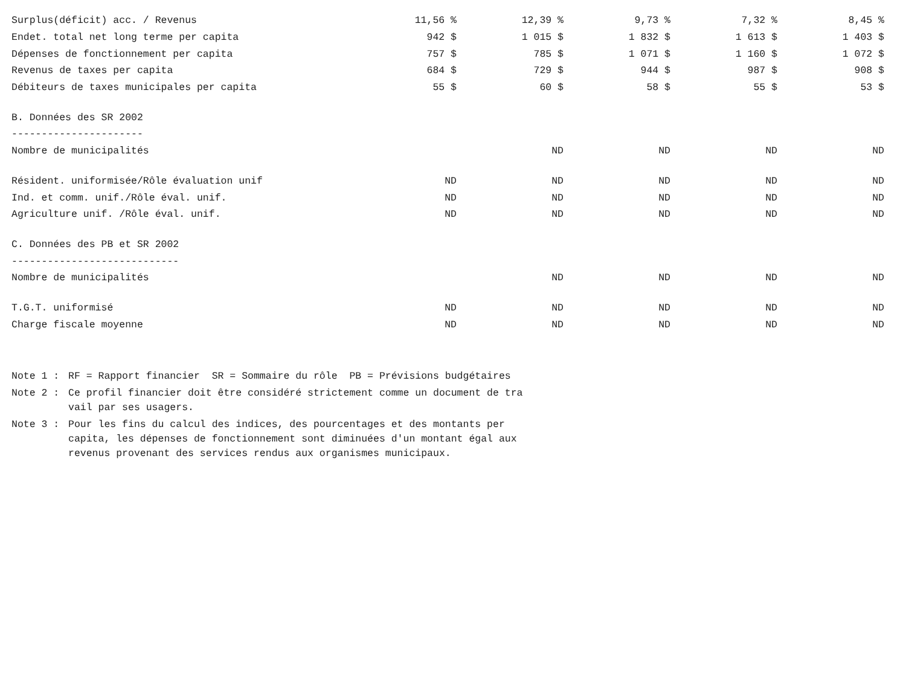| Surplus(déficit) acc. / Revenus | 11,56 % | 12,39 % | 9,73 % | 7,32 % | 8,45 % |
| Endet. total net long terme per capita | 942 $ | 1 015 $ | 1 832 $ | 1 613 $ | 1 403 $ |
| Dépenses de fonctionnement per capita | 757 $ | 785 $ | 1 071 $ | 1 160 $ | 1 072 $ |
| Revenus de taxes per capita | 684 $ | 729 $ | 944 $ | 987 $ | 908 $ |
| Débiteurs de taxes municipales per capita | 55 $ | 60 $ | 58 $ | 55 $ | 53 $ |
| B. Données des SR 2002 | | | | | |
| ---------------------- | | | | | |
| Nombre de municipalités | | ND | ND | ND | ND |
| Résident. uniformisée/Rôle évaluation unif | ND | ND | ND | ND | ND |
| Ind. et comm. unif./Rôle éval. unif. | ND | ND | ND | ND | ND |
| Agriculture unif. /Rôle éval. unif. | ND | ND | ND | ND | ND |
| C. Données des PB et SR 2002 | | | | | |
| ---------------------------- | | | | | |
| Nombre de municipalités | | ND | ND | ND | ND |
| T.G.T. uniformisé | ND | ND | ND | ND | ND |
| Charge fiscale moyenne | ND | ND | ND | ND | ND |
Note 1 :
RF = Rapport financier SR = Sommaire du rôle PB = Prévisions budgétaires
Note 2 :
Ce profil financier doit être considéré strictement comme un document de tra
vail par ses usagers.
Note 3 :
Pour les fins du calcul des indices, des pourcentages et des montants per
capita, les dépenses de fonctionnement sont diminuées d'un montant égal aux
revenus provenant des services rendus aux organismes municipaux.